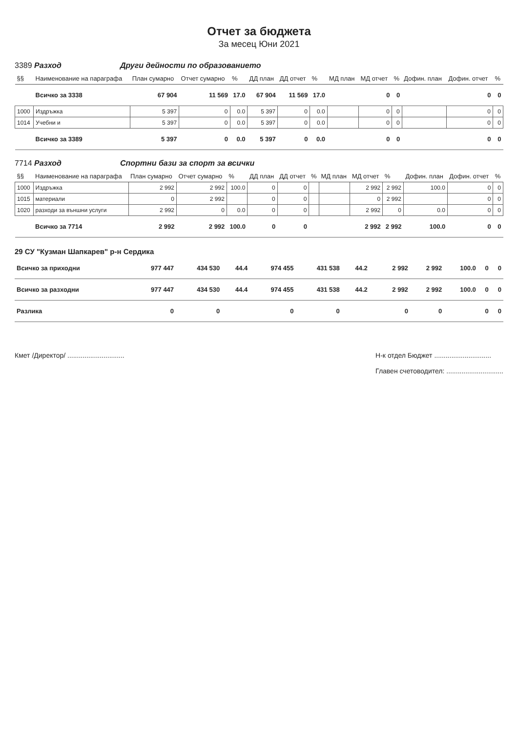Отчет за бюджета
За месец Юни 2021
3389 Разход Други дейности по образованието
| §§ | Наименование на параграфа | План сумарно | Отчет сумарно | % | ДД план | ДД отчет | % | МД план | МД отчет | % | Дофин. план | Дофин. отчет | % |
| --- | --- | --- | --- | --- | --- | --- | --- | --- | --- | --- | --- | --- | --- |
| | Всичко за 3338 | 67 904 | 11 569 | 17.0 | 67 904 | 11 569 | 17.0 | | 0 | 0 | | 0 | 0 |
| 1000 | Издръжка | 5 397 | 0 | 0.0 | 5 397 | 0 | 0.0 | | 0 | 0 | | 0 | 0 |
| 1014 | Учебни и | 5 397 | 0 | 0.0 | 5 397 | 0 | 0.0 | | 0 | 0 | | 0 | 0 |
| | Всичко за 3389 | 5 397 | 0 | 0.0 | 5 397 | 0 | 0.0 | | 0 | 0 | | 0 | 0 |
7714 Разход Спортни бази за спорт за всички
| §§ | Наименование на параграфа | План сумарно | Отчет сумарно | % | ДД план | ДД отчет | % | МД план | МД отчет | % | Дофин. план | Дофин. отчет | % |
| --- | --- | --- | --- | --- | --- | --- | --- | --- | --- | --- | --- | --- | --- |
| 1000 | Издръжка | 2 992 | 2 992 | 100.0 | 0 | 0 | | | 2 992 | 2 992 | 100.0 | 0 | 0 |
| 1015 | материали | 0 | 2 992 | | 0 | 0 | | | 0 | 2 992 | | 0 | 0 |
| 1020 | разходи за външни услуги | 2 992 | 0 | 0.0 | 0 | 0 | | | 2 992 | 0 | 0.0 | 0 | 0 |
| | Всичко за 7714 | 2 992 | 2 992 | 100.0 | 0 | 0 | | | 2 992 | 2 992 | 100.0 | 0 | 0 |
29 СУ "Кузман Шапкарев" р-н Сердика
| Всичко за приходни | 977 447 | 434 530 | 44.4 | 974 455 | 431 538 | 44.2 | | 2 992 | 2 992 | 100.0 | 0 | 0 |
| Всичко за разходни | 977 447 | 434 530 | 44.4 | 974 455 | 431 538 | 44.2 | | 2 992 | 2 992 | 100.0 | 0 | 0 |
| Разлика | 0 | 0 | | 0 | 0 | | | 0 | 0 | | 0 | 0 |
Кмет /Директор/ .............................. Н-к отдел Бюджет ..............................
Главен счетоводител: ..............................